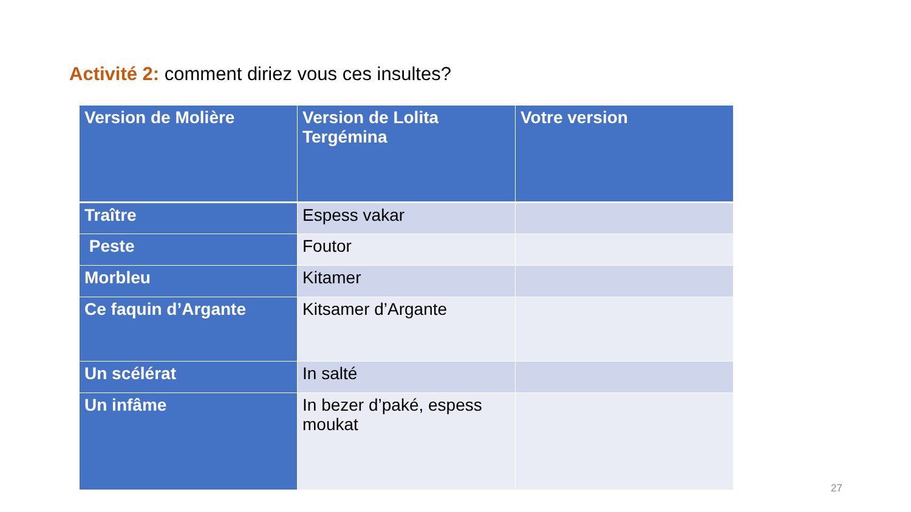Activité 2: comment diriez vous ces insultes?
| Version de Molière | Version de Lolita Tergémina | Votre version |
| --- | --- | --- |
| Traître | Espess vakar | |
| Peste | Foutor | |
| Morbleu | Kitamer | |
| Ce faquin d’Argante | Kitsamer d’Argante | |
| Un scélérat | In salté | |
| Un infâme | In bezer d’paké, espess moukat | |
27